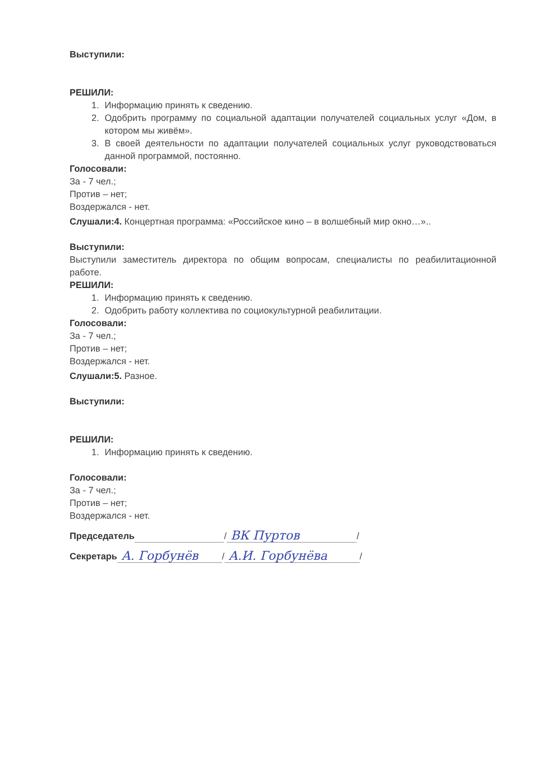Выступили:
РЕШИЛИ:
1. Информацию принять к сведению.
2. Одобрить программу по социальной адаптации получателей социальных услуг «Дом, в котором мы живём».
3. В своей деятельности по адаптации получателей социальных услуг руководствоваться данной программой, постоянно.
Голосовали:
За - 7 чел.;
Против – нет;
Воздержался - нет.
Слушали:4. Концертная программа: «Российское кино – в волшебный мир окно…»..
Выступили:
Выступили заместитель директора по общим вопросам, специалисты по реабилитационной работе.
РЕШИЛИ:
1. Информацию принять к сведению.
2. Одобрить работу коллектива по социокультурной реабилитации.
Голосовали:
За - 7 чел.;
Против – нет;
Воздержался - нет.
Слушали:5. Разное.
Выступили:
РЕШИЛИ:
1. Информацию принять к сведению.
Голосовали:
За - 7 чел.;
Против – нет;
Воздержался - нет.
Председатель / ВК Пуртов /
Секретарь А. Горбунёв / А.И. Горбунёва /